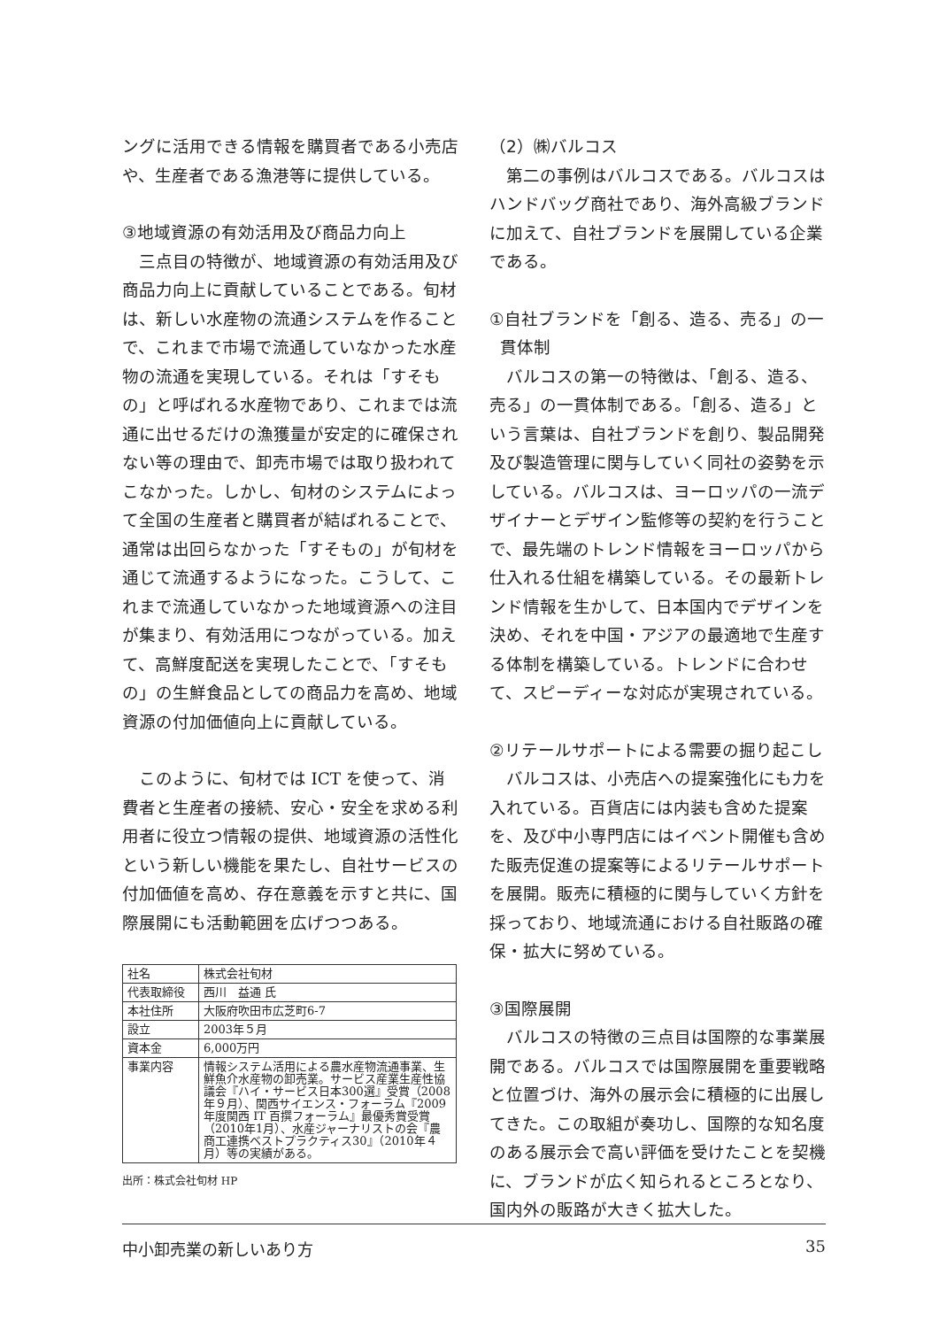ングに活用できる情報を購買者である小売店や、生産者である漁港等に提供している。
③地域資源の有効活用及び商品力向上
三点目の特徴が、地域資源の有効活用及び商品力向上に貢献していることである。旬材は、新しい水産物の流通システムを作ることで、これまで市場で流通していなかった水産物の流通を実現している。それは「すそもの」と呼ばれる水産物であり、これまでは流通に出せるだけの漁獲量が安定的に確保されない等の理由で、卸売市場では取り扱われてこなかった。しかし、旬材のシステムによって全国の生産者と購買者が結ばれることで、通常は出回らなかった「すそもの」が旬材を通じて流通するようになった。こうして、これまで流通していなかった地域資源への注目が集まり、有効活用につながっている。加えて、高鮮度配送を実現したことで、「すそもの」の生鮮食品としての商品力を高め、地域資源の付加価値向上に貢献している。
このように、旬材では ICT を使って、消費者と生産者の接続、安心・安全を求める利用者に役立つ情報の提供、地域資源の活性化という新しい機能を果たし、自社サービスの付加価値を高め、存在意義を示すと共に、国際展開にも活動範囲を広げつつある。
| 社名 | 株式会社旬材 |
| 代表取締役 | 西川 益通 氏 |
| 本社住所 | 大阪府吹田市広芝町6-7 |
| 設立 | 2003年５月 |
| 資本金 | 6,000万円 |
| 事業内容 | 情報システム活用による農水産物流通事業、生鮮魚介水産物の卸売業。サービス産業生産性協議会『ハイ・サービス日本300選』受賞（2008年９月）、関西サイエンス・フォーラム『2009年度関西 IT 百撰フォーラム』最優秀賞受賞（2010年1月）、水産ジャーナリストの会『農商工連携ベストプラクティス30』（2010年４月）等の実績がある。 |
出所：株式会社旬材 HP
（2）㈱バルコス
第二の事例はバルコスである。バルコスはハンドバッグ商社であり、海外高級ブランドに加えて、自社ブランドを展開している企業である。
①自社ブランドを「創る、造る、売る」の一
貫体制
バルコスの第一の特徴は、「創る、造る、売る」の一貫体制である。「創る、造る」という言葉は、自社ブランドを創り、製品開発及び製造管理に関与していく同社の姿勢を示している。バルコスは、ヨーロッパの一流デザイナーとデザイン監修等の契約を行うことで、最先端のトレンド情報をヨーロッパから仕入れる仕組を構築している。その最新トレンド情報を生かして、日本国内でデザインを決め、それを中国・アジアの最適地で生産する体制を構築している。トレンドに合わせて、スピーディーな対応が実現されている。
②リテールサポートによる需要の掘り起こし
バルコスは、小売店への提案強化にも力を入れている。百貨店には内装も含めた提案を、及び中小専門店にはイベント開催も含めた販売促進の提案等によるリテールサポートを展開。販売に積極的に関与していく方針を採っており、地域流通における自社販路の確保・拡大に努めている。
③国際展開
バルコスの特徴の三点目は国際的な事業展開である。バルコスでは国際展開を重要戦略と位置づけ、海外の展示会に積極的に出展してきた。この取組が奏功し、国際的な知名度のある展示会で高い評価を受けたことを契機に、ブランドが広く知られるところとなり、国内外の販路が大きく拡大した。
中小卸売業の新しいあり方 35